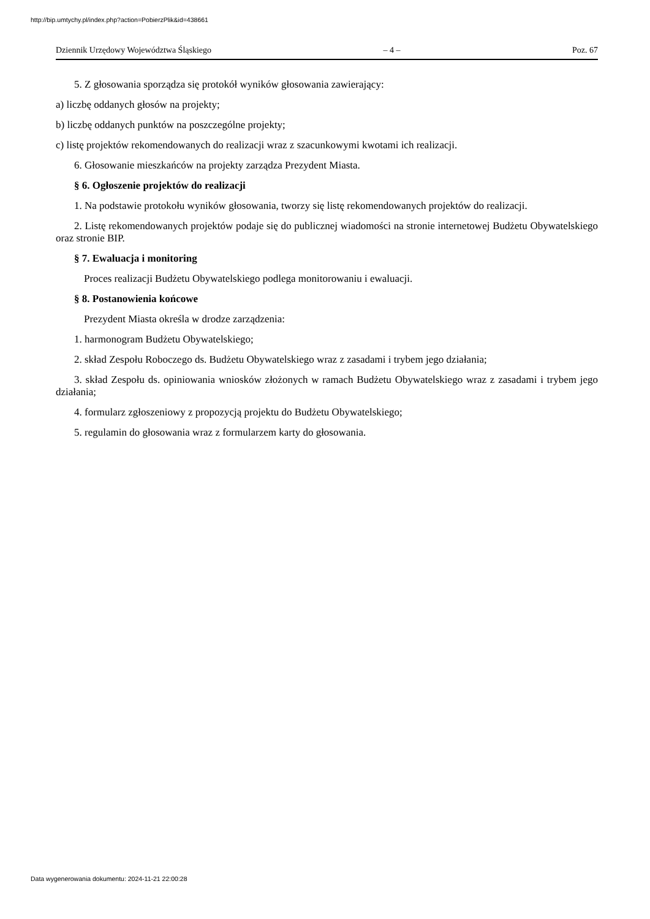http://bip.umtychy.pl/index.php?action=PobierzPlik&id=438661
Dziennik Urzędowy Województwa Śląskiego – 4 – Poz. 67
5. Z głosowania sporządza się protokół wyników głosowania zawierający:
a) liczbę oddanych głosów na projekty;
b) liczbę oddanych punktów na poszczególne projekty;
c) listę projektów rekomendowanych do realizacji wraz z szacunkowymi kwotami ich realizacji.
6. Głosowanie mieszkańców na projekty zarządza Prezydent Miasta.
§ 6. Ogłoszenie projektów do realizacji
1. Na podstawie protokołu wyników głosowania, tworzy się listę rekomendowanych projektów do realizacji.
2. Listę rekomendowanych projektów podaje się do publicznej wiadomości na stronie internetowej Budżetu Obywatelskiego oraz stronie BIP.
§ 7. Ewaluacja i monitoring
Proces realizacji Budżetu Obywatelskiego podlega monitorowaniu i ewaluacji.
§ 8. Postanowienia końcowe
Prezydent Miasta określa w drodze zarządzenia:
1. harmonogram Budżetu Obywatelskiego;
2. skład Zespołu Roboczego ds. Budżetu Obywatelskiego wraz z zasadami i trybem jego działania;
3. skład Zespołu ds. opiniowania wniosków złożonych w ramach Budżetu Obywatelskiego wraz z zasadami i trybem jego działania;
4. formularz zgłoszeniowy z propozycją projektu do Budżetu Obywatelskiego;
5. regulamin do głosowania wraz z formularzem karty do głosowania.
Data wygenerowania dokumentu: 2024-11-21 22:00:28